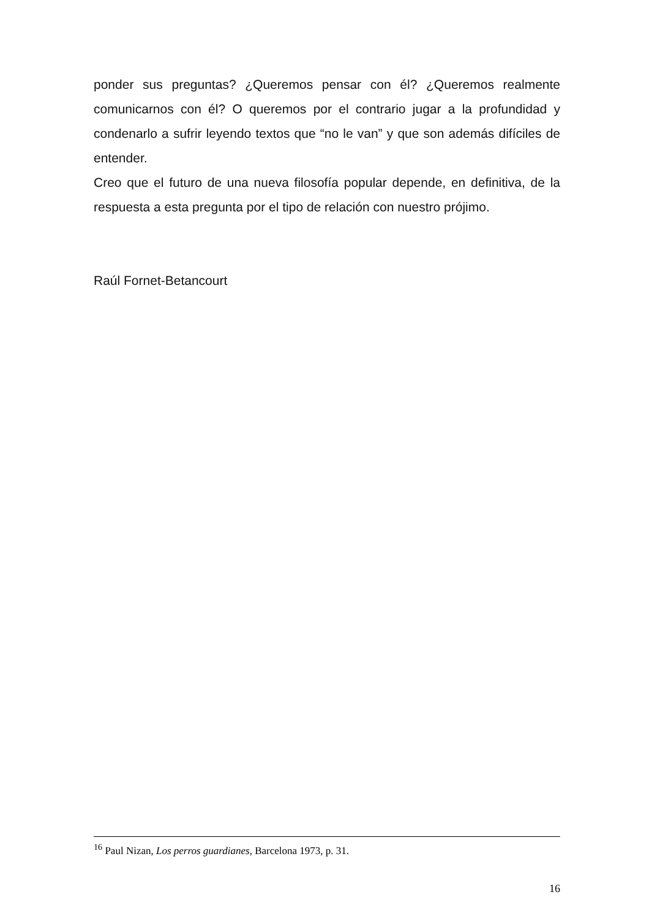ponder sus preguntas? ¿Queremos pensar con él? ¿Queremos realmen­te comunicarnos con él? O queremos por el contrario jugar a la profundi­dad y condenarlo a sufrir leyendo textos que “no le van” y que son ade­más difíciles de entender.
Creo que el futuro de una nueva filosofía popular depende, en definitiva, de la respuesta a esta pregunta por el tipo de relación con nuestro prójimo.
Raúl Fornet-Betancourt
<sup>16</sup> Paul Nizan, Los perros guardianes, Barcelona 1973, p. 31.
16